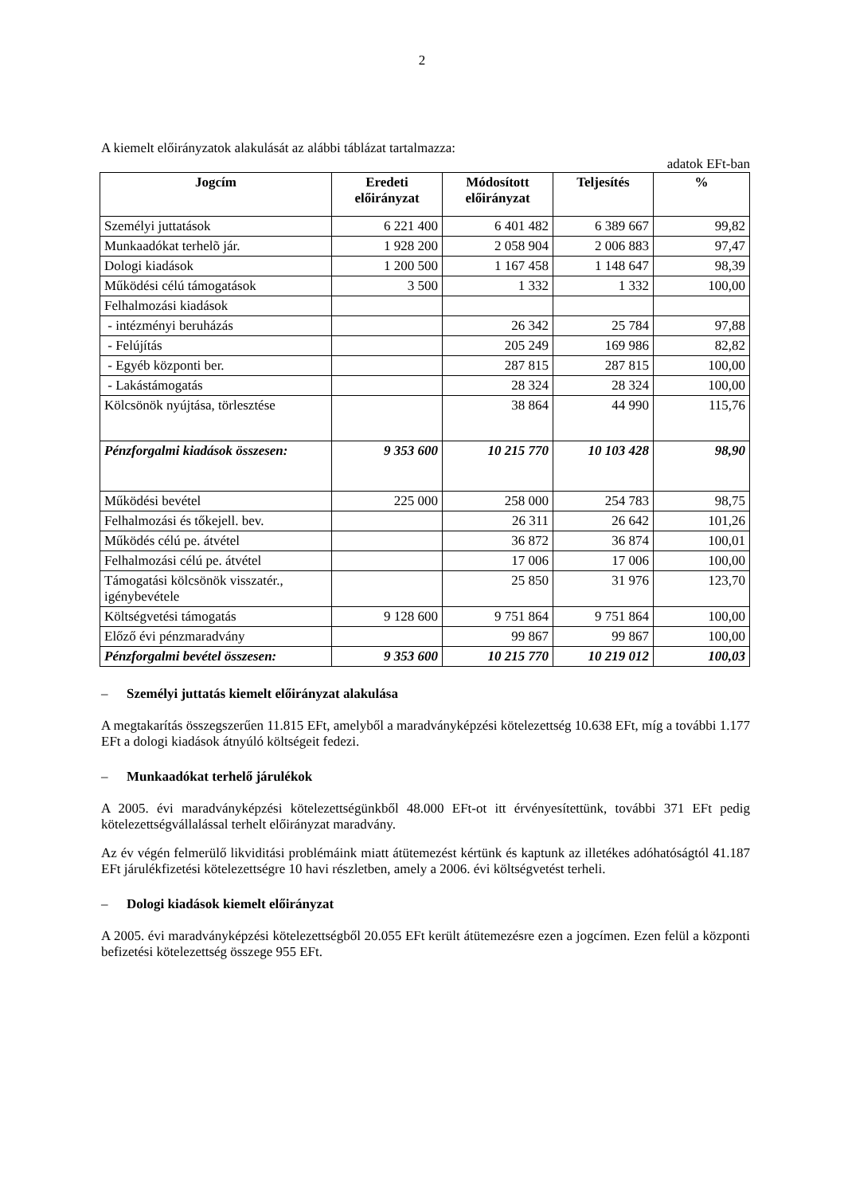2
A kiemelt előirányzatok alakulását az alábbi táblázat tartalmazza:
adatok EFt-ban
| Jogcím | Eredeti előirányzat | Módosított előirányzat | Teljesítés | % |
| --- | --- | --- | --- | --- |
| Személyi juttatások | 6 221 400 | 6 401 482 | 6 389 667 | 99,82 |
| Munkaadókat terhelõ jár. | 1 928 200 | 2 058 904 | 2 006 883 | 97,47 |
| Dologi kiadások | 1 200 500 | 1 167 458 | 1 148 647 | 98,39 |
| Működési célú támogatások | 3 500 | 1 332 | 1 332 | 100,00 |
| Felhalmozási kiadások | | | | |
| - intézményi beruházás | | 26 342 | 25 784 | 97,88 |
| - Felújítás | | 205 249 | 169 986 | 82,82 |
| - Egyéb központi ber. | | 287 815 | 287 815 | 100,00 |
| - Lakástámogatás | | 28 324 | 28 324 | 100,00 |
| Kölcsönök nyújtása, törlesztése | | 38 864 | 44 990 | 115,76 |
| Pénzforgalmi kiadások összesen: | 9 353 600 | 10 215 770 | 10 103 428 | 98,90 |
| Működési bevétel | 225 000 | 258 000 | 254 783 | 98,75 |
| Felhalmozási és tőkejell. bev. | | 26 311 | 26 642 | 101,26 |
| Működés célú pe. átvétel | | 36 872 | 36 874 | 100,01 |
| Felhalmozási célú pe. átvétel | | 17 006 | 17 006 | 100,00 |
| Támogatási kölcsönök visszatér., igénybevétele | | 25 850 | 31 976 | 123,70 |
| Költségvetési támogatás | 9 128 600 | 9 751 864 | 9 751 864 | 100,00 |
| Előző évi pénzmaradvány | | 99 867 | 99 867 | 100,00 |
| Pénzforgalmi bevétel összesen: | 9 353 600 | 10 215 770 | 10 219 012 | 100,03 |
– Személyi juttatás kiemelt előirányzat alakulása
A megtakarítás összegszerűen 11.815 EFt, amelyből a maradványképzési kötelezettség 10.638 EFt, míg a további 1.177 EFt a dologi kiadások átnyúló költségeit fedezi.
– Munkaadókat terhelő járulékok
A 2005. évi maradványképzési kötelezettségünkből 48.000 EFt-ot itt érvényesítettünk, további 371 EFt pedig kötelezettségvállalással terhelt előirányzat maradvány.
Az év végén felmerülő likviditási problémáink miatt átütemezést kértünk és kaptunk az illetékes adóhatóságtól 41.187 EFt járulékfizetési kötelezettségre 10 havi részletben, amely a 2006. évi költségvetést terheli.
– Dologi kiadások kiemelt előirányzat
A 2005. évi maradványképzési kötelezettségből 20.055 EFt került átütemezésre ezen a jogcímen. Ezen felül a központi befizetési kötelezettség összege 955 EFt.